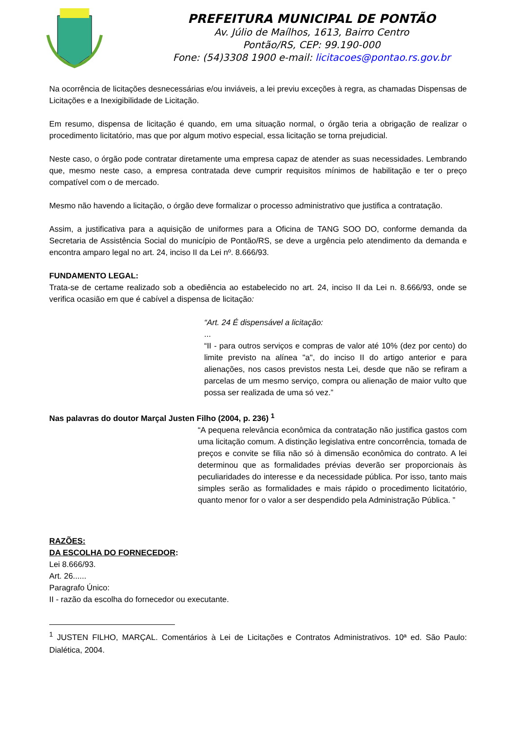PREFEITURA MUNICIPAL DE PONTÃO
Av. Júlio de Maílhos, 1613, Bairro Centro
Pontão/RS, CEP: 99.190-000
Fone: (54)3308 1900 e-mail: licitacoes@pontao.rs.gov.br
Na ocorrência de licitações desnecessárias e/ou inviáveis, a lei previu exceções à regra, as chamadas Dispensas de Licitações e a Inexigibilidade de Licitação.
Em resumo, dispensa de licitação é quando, em uma situação normal, o órgão teria a obrigação de realizar o procedimento licitatório, mas que por algum motivo especial, essa licitação se torna prejudicial.
Neste caso, o órgão pode contratar diretamente uma empresa capaz de atender as suas necessidades. Lembrando que, mesmo neste caso, a empresa contratada deve cumprir requisitos mínimos de habilitação e ter o preço compatível com o de mercado.
Mesmo não havendo a licitação, o órgão deve formalizar o processo administrativo que justifica a contratação.
Assim, a justificativa para a aquisição de uniformes para a Oficina de TANG SOO DO, conforme demanda da Secretaria de Assistência Social do município de Pontão/RS, se deve a urgência pelo atendimento da demanda e encontra amparo legal no art. 24, inciso II da Lei nº. 8.666/93.
FUNDAMENTO LEGAL:
Trata-se de certame realizado sob a obediência ao estabelecido no art. 24, inciso II da Lei n. 8.666/93, onde se verifica ocasião em que é cabível a dispensa de licitação:
“Art. 24 É dispensável a licitação:
...
“II - para outros serviços e compras de valor até 10% (dez por cento) do limite previsto na alínea "a", do inciso II do artigo anterior e para alienações, nos casos previstos nesta Lei, desde que não se refiram a parcelas de um mesmo serviço, compra ou alienação de maior vulto que possa ser realizada de uma só vez.”
Nas palavras do doutor Marçal Justen Filho (2004, p. 236) <sup>1</sup>
“A pequena relevância econômica da contratação não justifica gastos com uma licitação comum. A distinção legislativa entre concorrência, tomada de preços e convite se filia não só à dimensão econômica do contrato. A lei determinou que as formalidades prévias deverão ser proporcionais às peculiaridades do interesse e da necessidade pública. Por isso, tanto mais simples serão as formalidades e mais rápido o procedimento licitatório, quanto menor for o valor a ser despendido pela Administração Pública. ”
RAZÕES:
DA ESCOLHA DO FORNECEDOR:
Lei 8.666/93.
Art. 26......
Paragrafo Único:
II - razão da escolha do fornecedor ou executante.
<sup>1</sup> JUSTEN FILHO, MARÇAL. Comentários à Lei de Licitações e Contratos Administrativos. 10ª ed. São Paulo: Dialética, 2004.